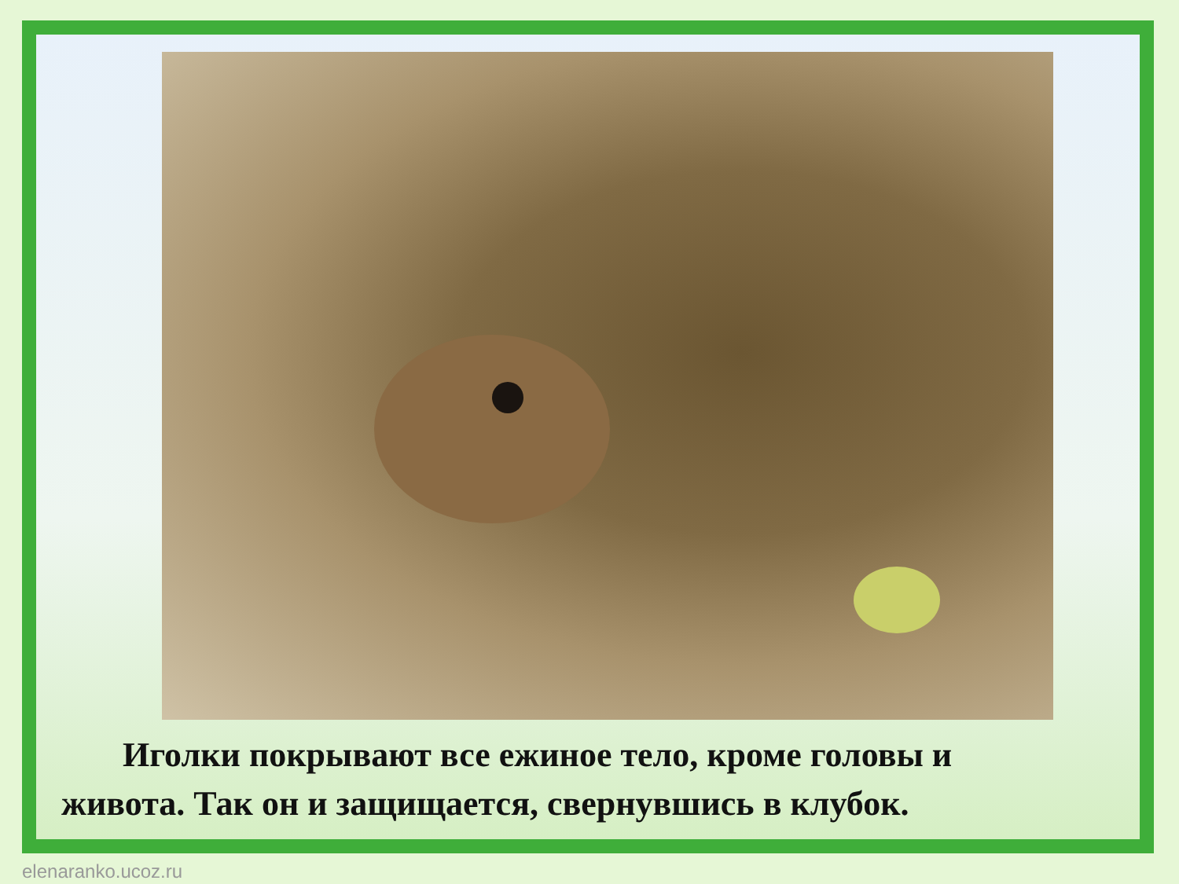Иголки покрывают все ежиное тело, кроме головы и живота. Так он и защищается, свернувшись в клубок.
elenaranko.ucoz.ru